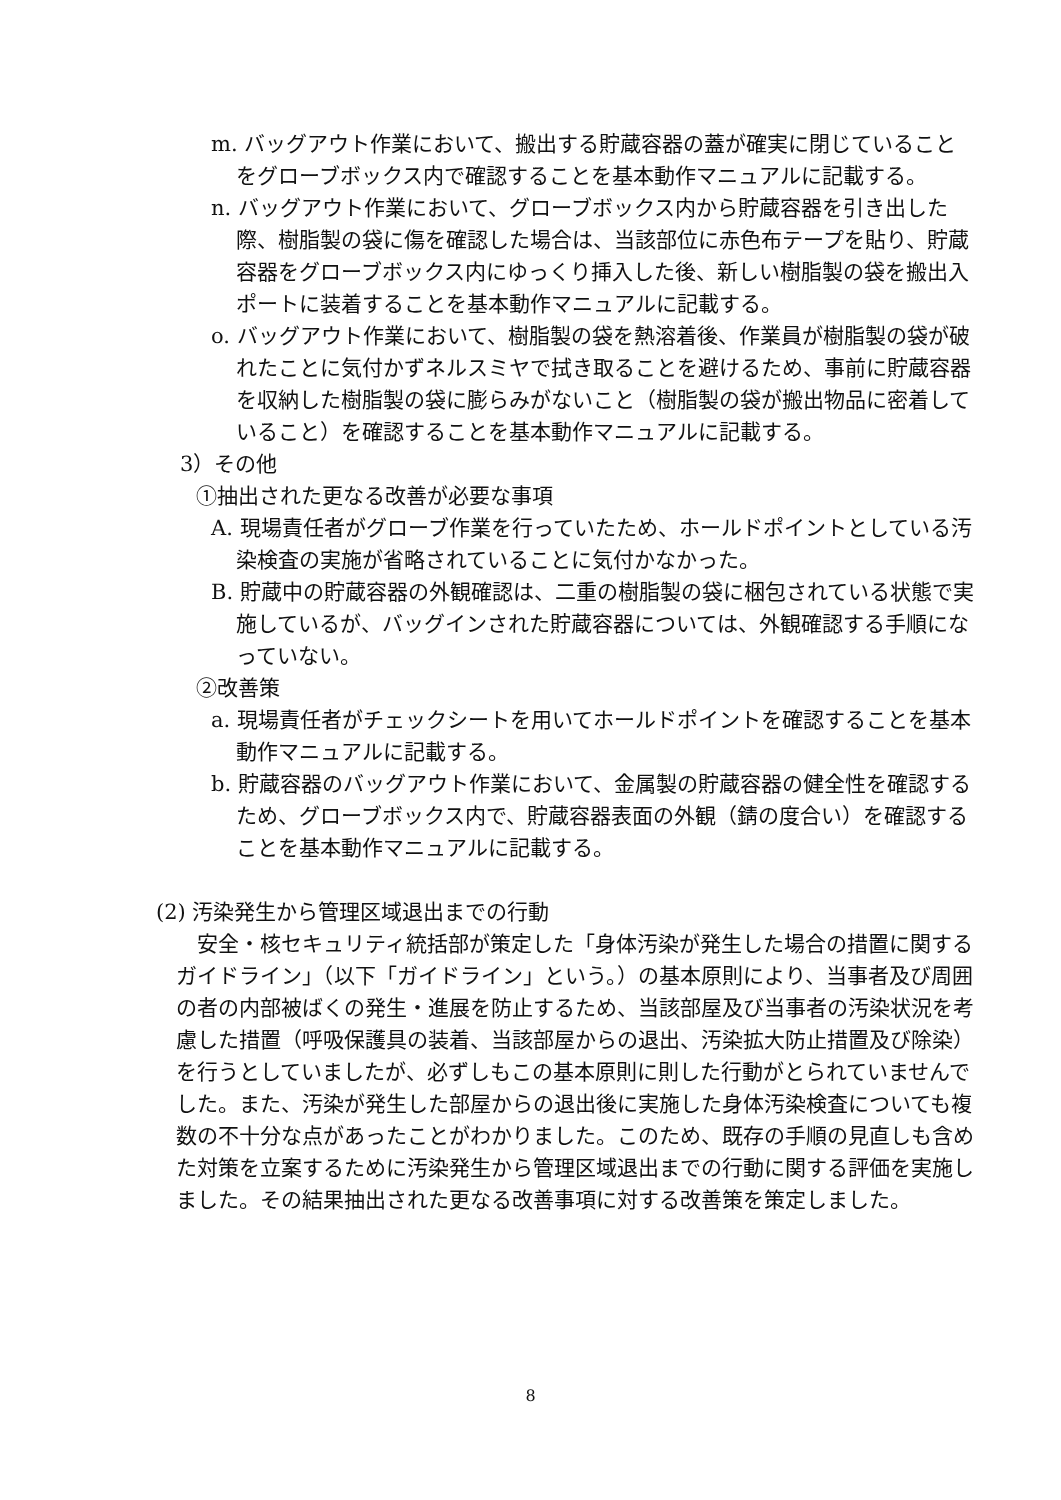m. バッグアウト作業において、搬出する貯蔵容器の蓋が確実に閉じていることをグローブボックス内で確認することを基本動作マニュアルに記載する。
n. バッグアウト作業において、グローブボックス内から貯蔵容器を引き出した際、樹脂製の袋に傷を確認した場合は、当該部位に赤色布テープを貼り、貯蔵容器をグローブボックス内にゆっくり挿入した後、新しい樹脂製の袋を搬出入ポートに装着することを基本動作マニュアルに記載する。
o. バッグアウト作業において、樹脂製の袋を熱溶着後、作業員が樹脂製の袋が破れたことに気付かずネルスミヤで拭き取ることを避けるため、事前に貯蔵容器を収納した樹脂製の袋に膨らみがないこと（樹脂製の袋が搬出物品に密着していること）を確認することを基本動作マニュアルに記載する。
3）その他
①抽出された更なる改善が必要な事項
A. 現場責任者がグローブ作業を行っていたため、ホールドポイントとしている汚染検査の実施が省略されていることに気付かなかった。
B. 貯蔵中の貯蔵容器の外観確認は、二重の樹脂製の袋に梱包されている状態で実施しているが、バッグインされた貯蔵容器については、外観確認する手順になっていない。
②改善策
a. 現場責任者がチェックシートを用いてホールドポイントを確認することを基本動作マニュアルに記載する。
b. 貯蔵容器のバッグアウト作業において、金属製の貯蔵容器の健全性を確認するため、グローブボックス内で、貯蔵容器表面の外観（錆の度合い）を確認することを基本動作マニュアルに記載する。
(2) 汚染発生から管理区域退出までの行動
安全・核セキュリティ統括部が策定した「身体汚染が発生した場合の措置に関するガイドライン」（以下「ガイドライン」という。）の基本原則により、当事者及び周囲の者の内部被ばくの発生・進展を防止するため、当該部屋及び当事者の汚染状況を考慮した措置（呼吸保護具の装着、当該部屋からの退出、汚染拡大防止措置及び除染）を行うとしていましたが、必ずしもこの基本原則に則した行動がとられていませんでした。また、汚染が発生した部屋からの退出後に実施した身体汚染検査についても複数の不十分な点があったことがわかりました。このため、既存の手順の見直しも含めた対策を立案するために汚染発生から管理区域退出までの行動に関する評価を実施しました。その結果抽出された更なる改善事項に対する改善策を策定しました。
8